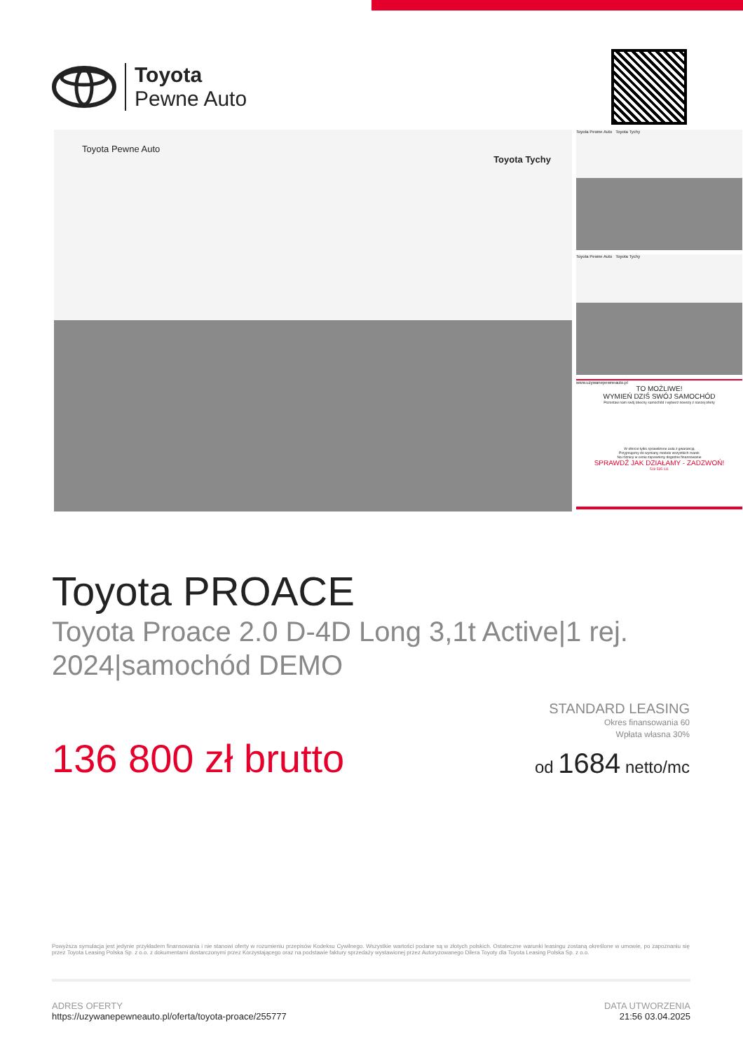Toyota
Pewne Auto
Toyota Pewne Auto
Toyota Tychy
Toyota Pewne Auto Toyota Tychy
Toyota Pewne Auto Toyota Tychy
www.uzywanepewneauto.pl
TO MOŻLIWE!
WYMIEŃ DZIŚ SWÓJ SAMOCHÓD
Pozostaw nam swój obecny samochód i wybierz nowszy z naszej oferty
W ofercie tylko sprawdzone auta z gwarancją
Przyjmujemy do wymiany modele wszystkich marek
Na różnicę w cenie zapewnimy dogodne finansowanie
SPRAWDŹ JAK DZIAŁAMY - ZADZWOŃ!
519 535 111
Toyota PROACE
Toyota Proace 2.0 D-4D Long 3,1t Active|1 rej. 2024|samochód DEMO
STANDARD LEASING
Okres finansowania 60
Wpłata własna 30%
od 1684 netto/mc
136 800 zł brutto
Powyższa symulacja jest jedynie przykładem finansowania i nie stanowi oferty w rozumieniu przepisów Kodeksu Cywilnego. Wszystkie wartości podane są w złotych polskich. Ostateczne warunki leasingu zostaną określone w umowie, po zapoznaniu się przez Toyota Leasing Polska Sp. z o.o. z dokumentami dostarczonymi przez Korzystającego oraz na podstawie faktury sprzedaży wystawionej przez Autoryzowanego Dilera Toyoty dla Toyota Leasing Polska Sp. z o.o.
ADRES OFERTY
https://uzywanepewneauto.pl/oferta/toyota-proace/255777
DATA UTWORZENIA
21:56 03.04.2025